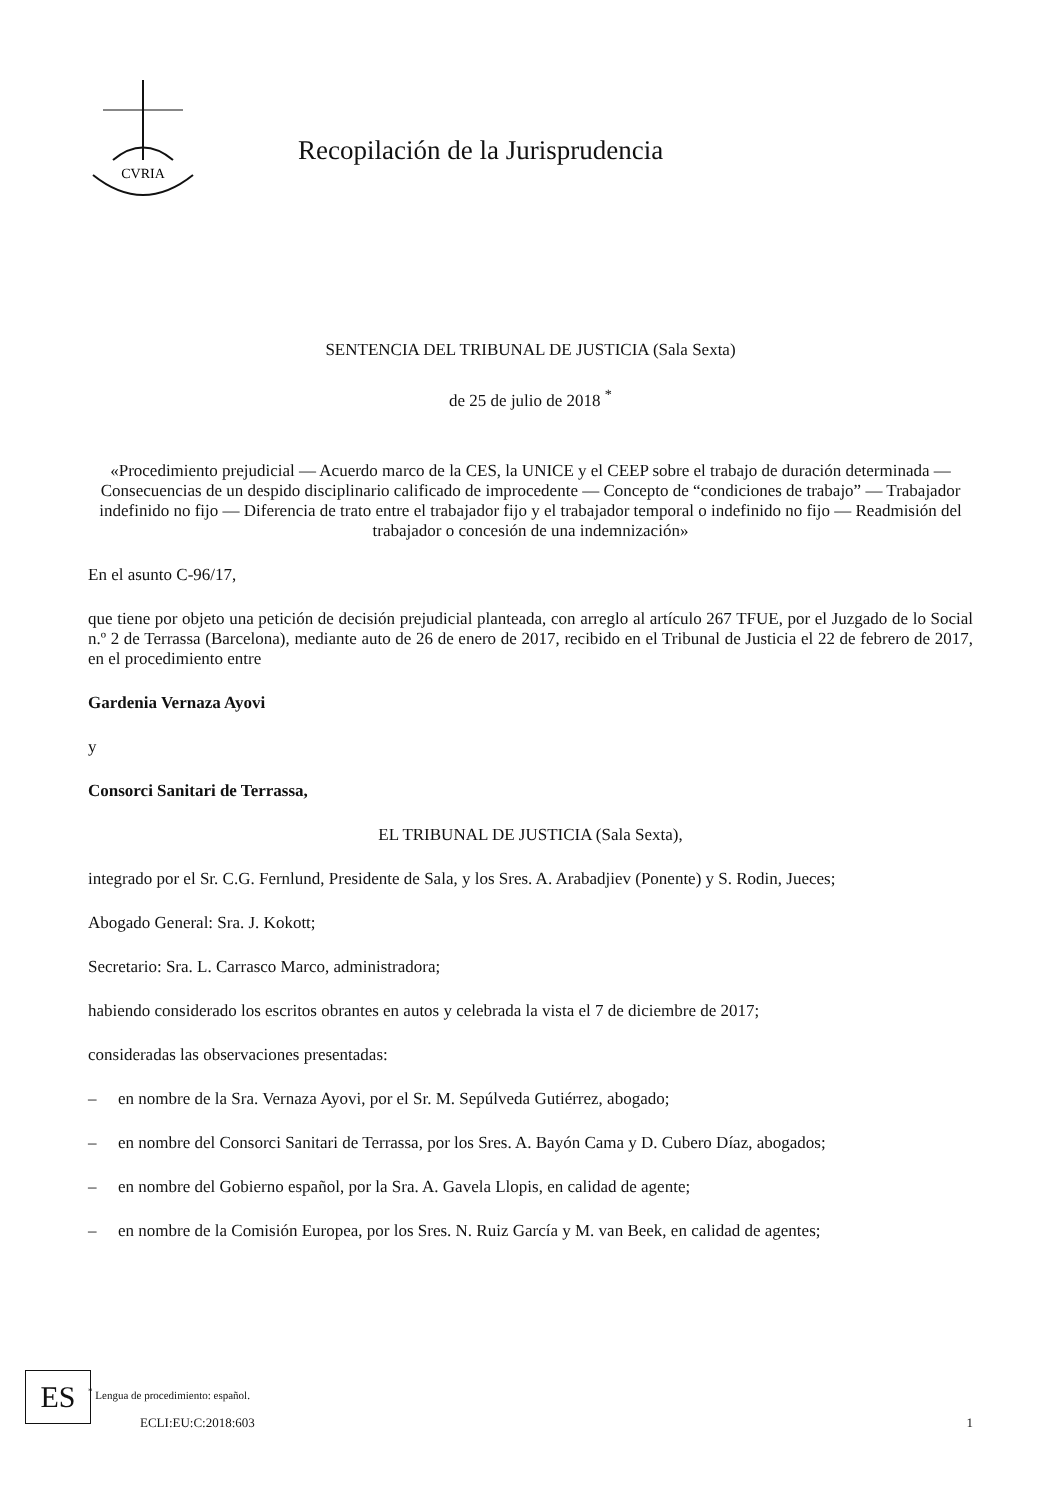CVRIA
Recopilación de la Jurisprudencia
SENTENCIA DEL TRIBUNAL DE JUSTICIA (Sala Sexta)
de 25 de julio de 2018 <sup>*</sup>
«Procedimiento prejudicial — Acuerdo marco de la CES, la UNICE y el CEEP sobre el trabajo de duración determinada — Consecuencias de un despido disciplinario calificado de improcedente — Concepto de “condiciones de trabajo” — Trabajador indefinido no fijo — Diferencia de trato entre el trabajador fijo y el trabajador temporal o indefinido no fijo — Readmisión del trabajador o concesión de una indemnización»
En el asunto C‑96/17,
que tiene por objeto una petición de decisión prejudicial planteada, con arreglo al artículo 267 TFUE, por el Juzgado de lo Social n.º 2 de Terrassa (Barcelona), mediante auto de 26 de enero de 2017, recibido en el Tribunal de Justicia el 22 de febrero de 2017, en el procedimiento entre
Gardenia Vernaza Ayovi
y
Consorci Sanitari de Terrassa,
EL TRIBUNAL DE JUSTICIA (Sala Sexta),
integrado por el Sr. C.G. Fernlund, Presidente de Sala, y los Sres. A. Arabadjiev (Ponente) y S. Rodin, Jueces;
Abogado General: Sra. J. Kokott;
Secretario: Sra. L. Carrasco Marco, administradora;
habiendo considerado los escritos obrantes en autos y celebrada la vista el 7 de diciembre de 2017;
consideradas las observaciones presentadas:
– en nombre de la Sra. Vernaza Ayovi, por el Sr. M. Sepúlveda Gutiérrez, abogado;
– en nombre del Consorci Sanitari de Terrassa, por los Sres. A. Bayón Cama y D. Cubero Díaz, abogados;
– en nombre del Gobierno español, por la Sra. A. Gavela Llopis, en calidad de agente;
– en nombre de la Comisión Europea, por los Sres. N. Ruiz García y M. van Beek, en calidad de agentes;
<sup>*</sup> Lengua de procedimiento: español.
ES
ECLI:EU:C:2018:603 1